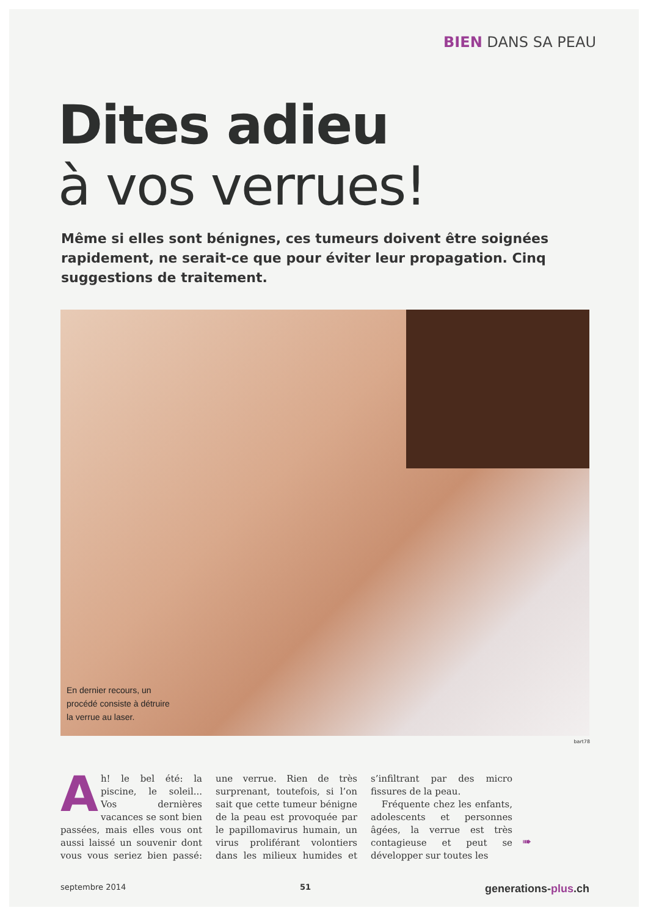BIEN DANS SA PEAU
Dites adieu
à vos verrues!
Même si elles sont bénignes, ces tumeurs doivent être soignées rapidement, ne serait-ce que pour éviter leur propagation. Cinq suggestions de traitement.
En dernier recours, un procédé consiste à détruire la verrue au laser.
bart78
Ah! le bel été: la piscine, le soleil... Vos dernières vacances se sont bien passées, mais elles vous ont aussi laissé un souvenir dont vous vous seriez bien passé: une verrue. Rien de très surprenant, toutefois, si l’on sait que cette tumeur bénigne de la peau est provoquée par le papillomavirus humain, un virus proliférant volontiers dans les milieux humides et s’infiltrant par des micro fissures de la peau.
Fréquente chez les enfants, adolescents et personnes âgées, la verrue est très contagieuse et peut se développer sur toutes les
➠
septembre 2014 51 generations-plus.ch